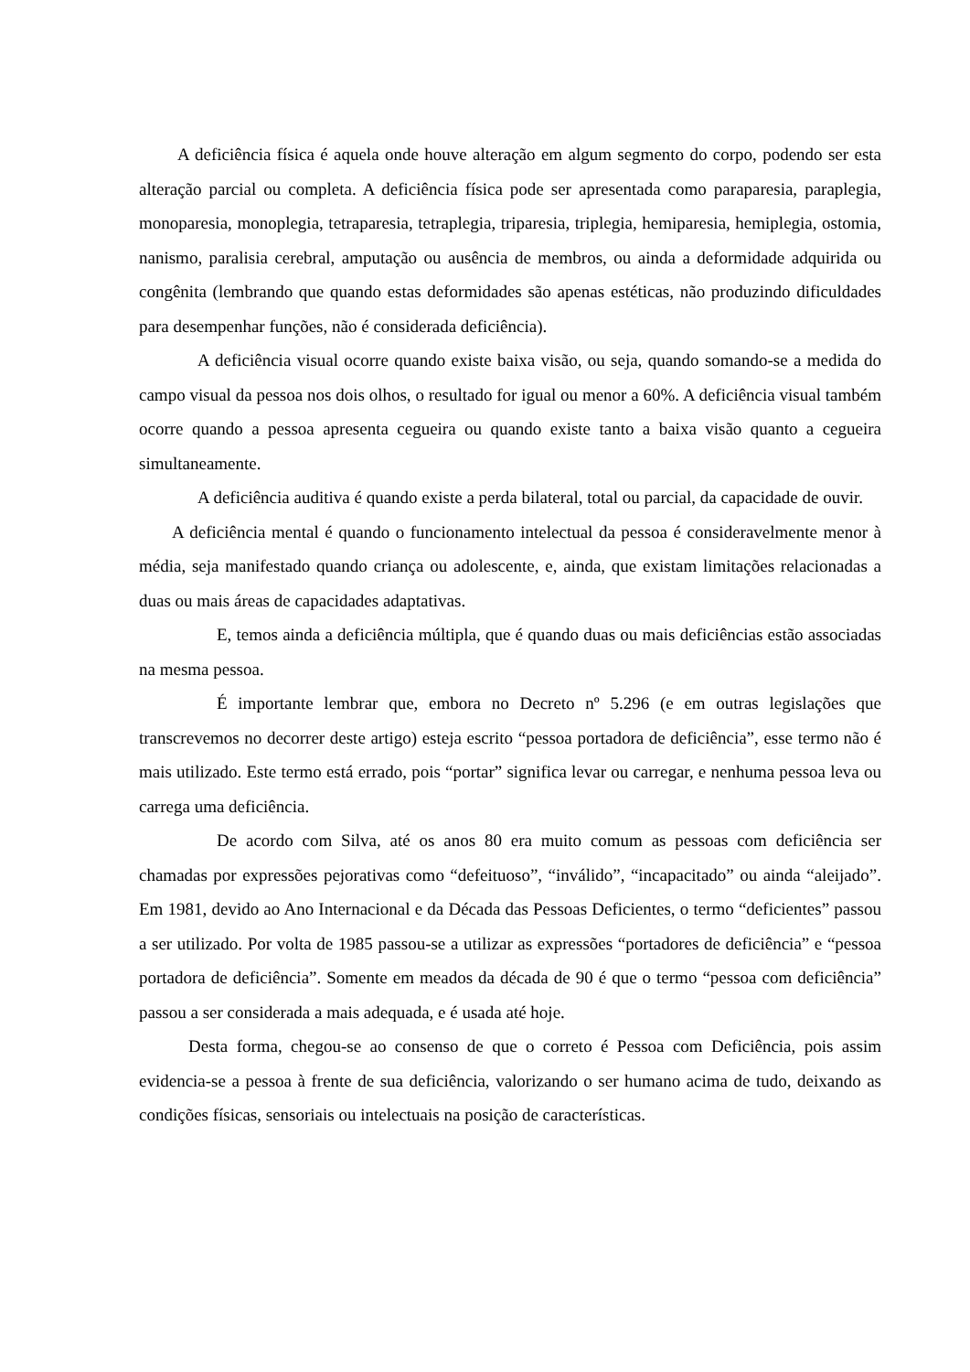A deficiência física é aquela onde houve alteração em algum segmento do corpo, podendo ser esta alteração parcial ou completa. A deficiência física pode ser apresentada como paraparesia, paraplegia, monoparesia, monoplegia, tetraparesia, tetraplegia, triparesia, triplegia, hemiparesia, hemiplegia, ostomia, nanismo, paralisia cerebral, amputação ou ausência de membros, ou ainda a deformidade adquirida ou congênita (lembrando que quando estas deformidades são apenas estéticas, não produzindo dificuldades para desempenhar funções, não é considerada deficiência).
A deficiência visual ocorre quando existe baixa visão, ou seja, quando somando-se a medida do campo visual da pessoa nos dois olhos, o resultado for igual ou menor a 60%. A deficiência visual também ocorre quando a pessoa apresenta cegueira ou quando existe tanto a baixa visão quanto a cegueira simultaneamente.
A deficiência auditiva é quando existe a perda bilateral, total ou parcial, da capacidade de ouvir.
A deficiência mental é quando o funcionamento intelectual da pessoa é consideravelmente menor à média, seja manifestado quando criança ou adolescente, e, ainda, que existam limitações relacionadas a duas ou mais áreas de capacidades adaptativas.
E, temos ainda a deficiência múltipla, que é quando duas ou mais deficiências estão associadas na mesma pessoa.
É importante lembrar que, embora no Decreto nº 5.296 (e em outras legislações que transcrevemos no decorrer deste artigo) esteja escrito “pessoa portadora de deficiência”, esse termo não é mais utilizado. Este termo está errado, pois “portar” significa levar ou carregar, e nenhuma pessoa leva ou carrega uma deficiência.
De acordo com Silva, até os anos 80 era muito comum as pessoas com deficiência ser chamadas por expressões pejorativas como “defeituoso”, “inválido”, “incapacitado” ou ainda “aleijado”. Em 1981, devido ao Ano Internacional e da Década das Pessoas Deficientes, o termo “deficientes” passou a ser utilizado. Por volta de 1985 passou-se a utilizar as expressões “portadores de deficiência” e “pessoa portadora de deficiência”. Somente em meados da década de 90 é que o termo “pessoa com deficiência” passou a ser considerada a mais adequada, e é usada até hoje.
Desta forma, chegou-se ao consenso de que o correto é Pessoa com Deficiência, pois assim evidencia-se a pessoa à frente de sua deficiência, valorizando o ser humano acima de tudo, deixando as condições físicas, sensoriais ou intelectuais na posição de características.